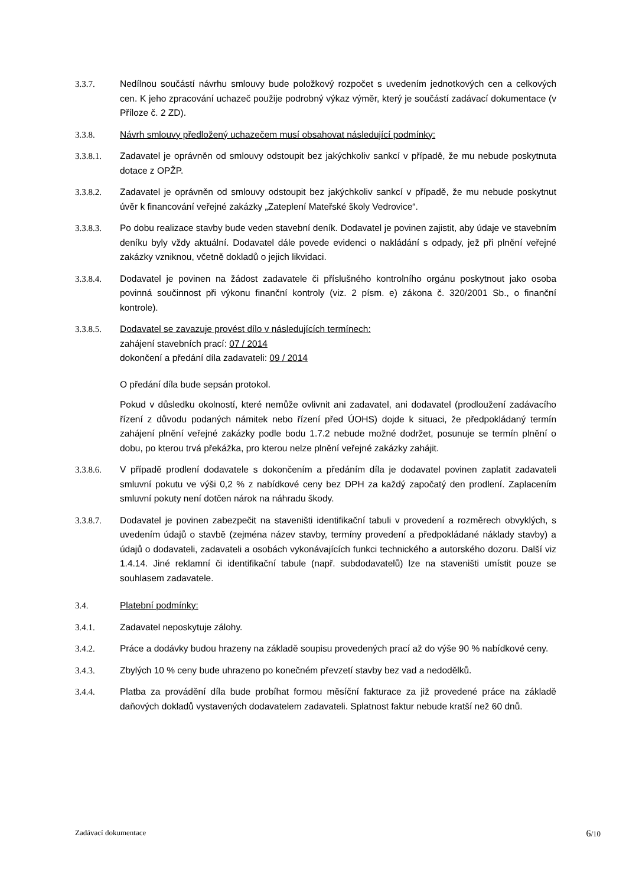3.3.7. Nedílnou součástí návrhu smlouvy bude položkový rozpočet s uvedením jednotkových cen a celkových cen. K jeho zpracování uchazeč použije podrobný výkaz výměr, který je součástí zadávací dokumentace (v Příloze č. 2 ZD).
3.3.8. Návrh smlouvy předložený uchazečem musí obsahovat následující podmínky:
3.3.8.1. Zadavatel je oprávněn od smlouvy odstoupit bez jakýchkoliv sankcí v případě, že mu nebude poskytnuta dotace z OPŽP.
3.3.8.2. Zadavatel je oprávněn od smlouvy odstoupit bez jakýchkoliv sankcí v případě, že mu nebude poskytnut úvěr k financování veřejné zakázky „Zateplení Mateřské školy Vedrovice“.
3.3.8.3. Po dobu realizace stavby bude veden stavební deník. Dodavatel je povinen zajistit, aby údaje ve stavebním deníku byly vždy aktuální. Dodavatel dále povede evidenci o nakládání s odpady, jež při plnění veřejné zakázky vzniknou, včetně dokladů o jejich likvidaci.
3.3.8.4. Dodavatel je povinen na žádost zadavatele či příslušného kontrolního orgánu poskytnout jako osoba povinná součinnost při výkonu finanční kontroly (viz. 2 písm. e) zákona č. 320/2001 Sb., o finanční kontrole).
3.3.8.5. Dodavatel se zavazuje provést dílo v následujících termínech:
zahájení stavebních prací: 07 / 2014
dokončení a předání díla zadavateli: 09 / 2014
O předání díla bude sepsán protokol.
Pokud v důsledku okolností, které nemůže ovlivnit ani zadavatel, ani dodavatel (prodloužení zadávacího řízení z důvodu podaných námitek nebo řízení před ÚOHS) dojde k situaci, že předpokládaný termín zahájení plnění veřejné zakázky podle bodu 1.7.2 nebude možné dodržet, posunuje se termín plnění o dobu, po kterou trvá překážka, pro kterou nelze plnění veřejné zakázky zahájit.
3.3.8.6. V případě prodlení dodavatele s dokončením a předáním díla je dodavatel povinen zaplatit zadavateli smluvní pokutu ve výši 0,2 % z nabídkové ceny bez DPH za každý započatý den prodlení. Zaplacením smluvní pokuty není dotčen nárok na náhradu škody.
3.3.8.7. Dodavatel je povinen zabezpečit na staveništi identifikační tabuli v provedení a rozměrech obvyklých, s uvedením údajů o stavbě (zejména název stavby, termíny provedení a předpokládané náklady stavby) a údajů o dodavateli, zadavateli a osobách vykonávajících funkci technického a autorského dozoru. Další viz 1.4.14. Jiné reklamní či identifikační tabule (např. subdodavatelů) lze na staveništi umístit pouze se souhlasem zadavatele.
3.4. Platební podmínky:
3.4.1. Zadavatel neposkytuje zálohy.
3.4.2. Práce a dodávky budou hrazeny na základě soupisu provedených prací až do výše 90 % nabídkové ceny.
3.4.3. Zbylých 10 % ceny bude uhrazeno po konečném převzetí stavby bez vad a nedodělků.
3.4.4. Platba za provádění díla bude probíhat formou měsíční fakturace za již provedené práce na základě daňových dokladů vystavených dodavatelem zadavateli. Splatnost faktur nebude kratší než 60 dnů.
Zadávací dokumentace 6/10